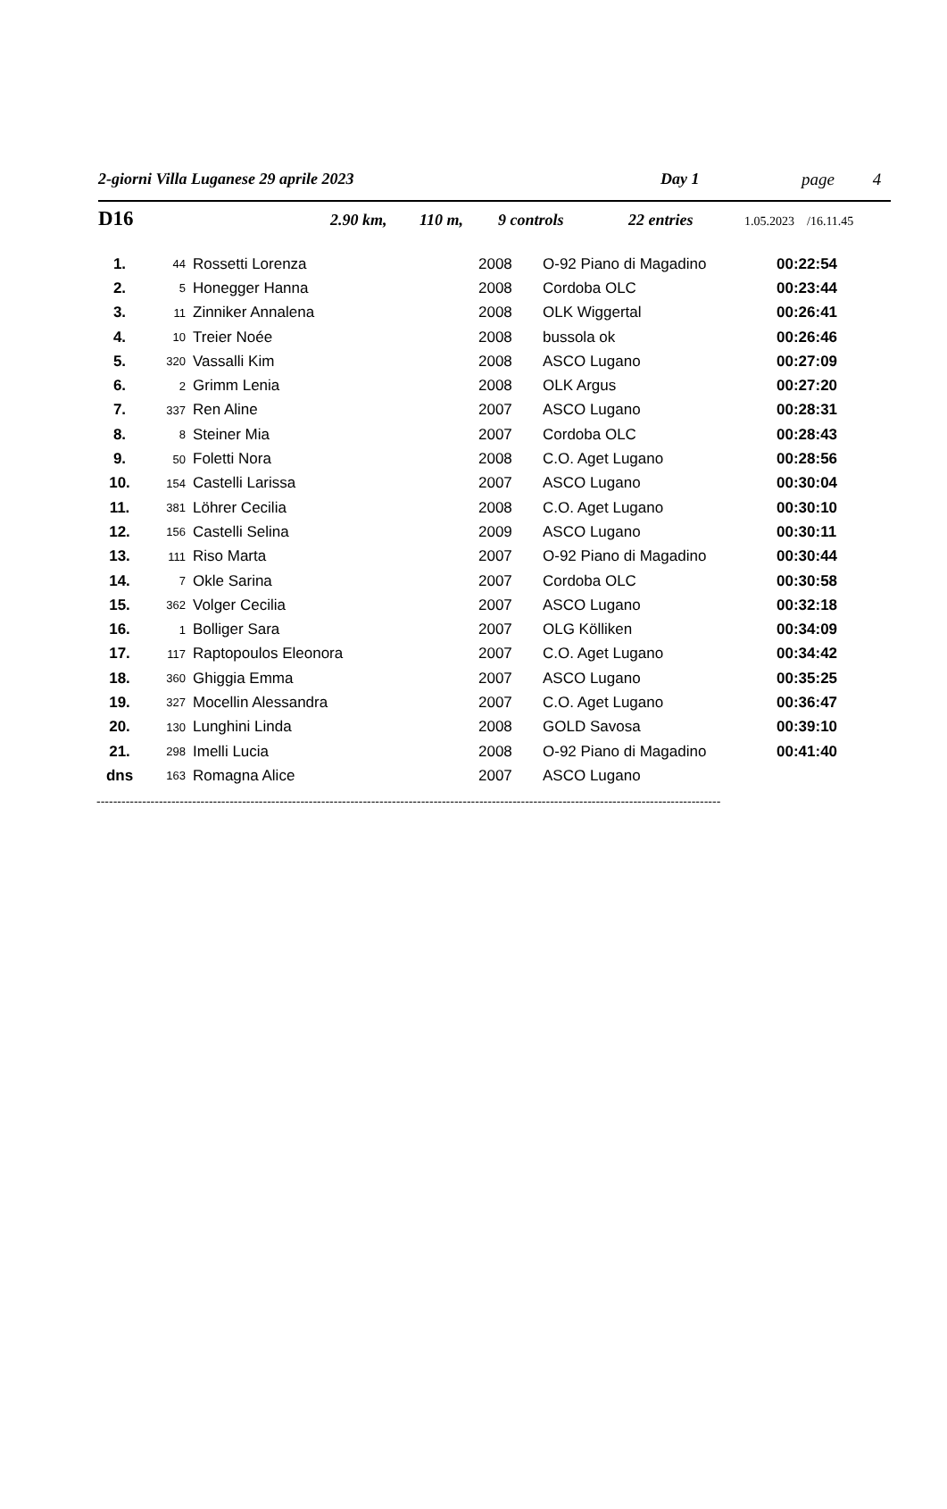2-giorni Villa Luganese 29 aprile 2023 Day 1 page 4
D16 2.90 km, 110 m, 9 controls 22 entries 1.05.2023 /16.11.45
| 1. | 44 | Rossetti Lorenza | 2008 | O-92 Piano di Magadino | 00:22:54 |
| 2. | 5 | Honegger Hanna | 2008 | Cordoba OLC | 00:23:44 |
| 3. | 11 | Zinniker Annalena | 2008 | OLK Wiggertal | 00:26:41 |
| 4. | 10 | Treier Noée | 2008 | bussola ok | 00:26:46 |
| 5. | 320 | Vassalli Kim | 2008 | ASCO Lugano | 00:27:09 |
| 6. | 2 | Grimm Lenia | 2008 | OLK Argus | 00:27:20 |
| 7. | 337 | Ren Aline | 2007 | ASCO Lugano | 00:28:31 |
| 8. | 8 | Steiner Mia | 2007 | Cordoba OLC | 00:28:43 |
| 9. | 50 | Foletti Nora | 2008 | C.O. Aget Lugano | 00:28:56 |
| 10. | 154 | Castelli Larissa | 2007 | ASCO Lugano | 00:30:04 |
| 11. | 381 | Löhrer Cecilia | 2008 | C.O. Aget Lugano | 00:30:10 |
| 12. | 156 | Castelli Selina | 2009 | ASCO Lugano | 00:30:11 |
| 13. | 111 | Riso Marta | 2007 | O-92 Piano di Magadino | 00:30:44 |
| 14. | 7 | Okle Sarina | 2007 | Cordoba OLC | 00:30:58 |
| 15. | 362 | Volger Cecilia | 2007 | ASCO Lugano | 00:32:18 |
| 16. | 1 | Bolliger Sara | 2007 | OLG Kölliken | 00:34:09 |
| 17. | 117 | Raptopoulos Eleonora | 2007 | C.O. Aget Lugano | 00:34:42 |
| 18. | 360 | Ghiggia Emma | 2007 | ASCO Lugano | 00:35:25 |
| 19. | 327 | Mocellin Alessandra | 2007 | C.O. Aget Lugano | 00:36:47 |
| 20. | 130 | Lunghini Linda | 2008 | GOLD Savosa | 00:39:10 |
| 21. | 298 | Imelli Lucia | 2008 | O-92 Piano di Magadino | 00:41:40 |
| dns | 163 | Romagna Alice | 2007 | ASCO Lugano | |
------------------------------------------------------------------------------------------------------------------------------------------------------